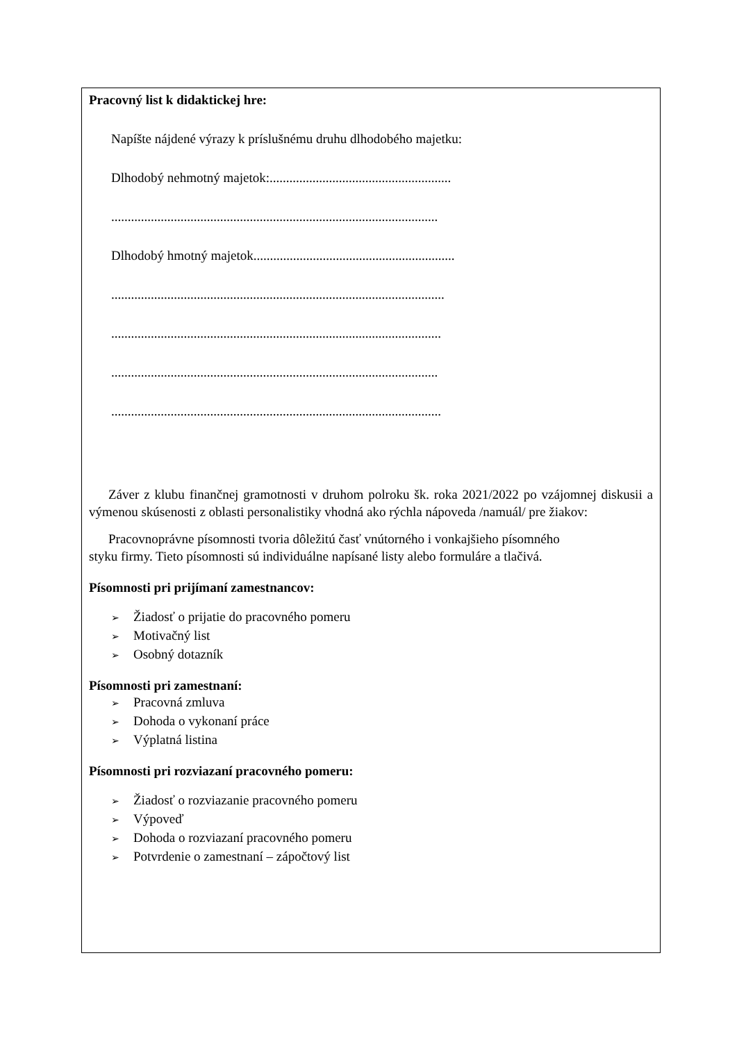Pracovný list k didaktickej hre:
Napíšte nájdené výrazy k príslušnému druhu dlhodobého majetku:
Dlhodobý nehmotný majetok:.......................................................
...................................................................................................
Dlhodobý hmotný majetok.............................................................
.....................................................................................................
....................................................................................................
...................................................................................................
....................................................................................................
Záver z klubu finančnej gramotnosti v druhom polroku šk. roka 2021/2022 po vzájomnej diskusii a výmenou skúsenosti z oblasti personalistiky vhodná ako rýchla nápoveda /namuál/ pre žiakov:
Pracovnoprávne písomnosti tvoria dôležitú časť vnútorného i vonkajšieho písomného
styku firmy. Tieto písomnosti sú individuálne napísané listy alebo formuláre a tlačivá.
Písomnosti pri prijímaní zamestnancov:
➢ Žiadosť o prijatie do pracovného pomeru
➢ Motivačný list
➢ Osobný dotazník
Písomnosti pri zamestnaní:
➢ Pracovná zmluva
➢ Dohoda o vykonaní práce
➢ Výplatná listina
Písomnosti pri rozviazaní pracovného pomeru:
➢ Žiadosť o rozviazanie pracovného pomeru
➢ Výpoveď
➢ Dohoda o rozviazaní pracovného pomeru
➢ Potvrdenie o zamestnaní – zápočtový list